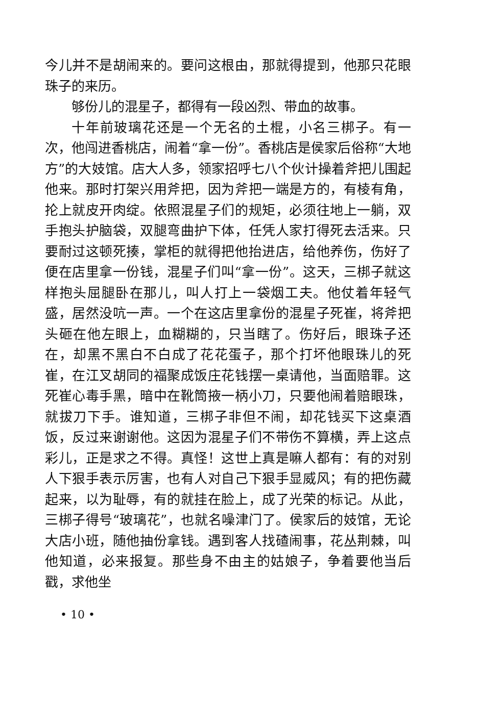今儿并不是胡闹来的。要问这根由，那就得提到，他那只花眼珠子的来历。
够份儿的混星子，都得有一段凶烈、带血的故事。
十年前玻璃花还是一个无名的土棍，小名三梆子。有一次，他闯进香桃店，闹着“拿一份”。香桃店是侯家后俗称“大地方”的大妓馆。店大人多，领家招呼七八个伙计操着斧把儿围起他来。那时打架兴用斧把，因为斧把一端是方的，有棱有角，抡上就皮开肉绽。依照混星子们的规矩，必须往地上一躺，双手抱头护脑袋，双腿弯曲护下体，任凭人家打得死去活来。只要耐过这顿死揍，掌柜的就得把他抬进店，给他养伤，伤好了便在店里拿一份钱，混星子们叫“拿一份”。这天，三梆子就这样抱头屈腿卧在那儿，叫人打上一袋烟工夫。他仗着年轻气盛，居然没吭一声。一个在这店里拿份的混星子死崔，将斧把头砸在他左眼上，血糊糊的，只当瞎了。伤好后，眼珠子还在，却黑不黑白不白成了花花蛋子，那个打坏他眼珠儿的死崔，在江叉胡同的福聚成饭庄花钱摆一桌请他，当面赔罪。这死崔心毒手黑，暗中在靴筒掖一柄小刀，只要他闹着赔眼珠，就拔刀下手。谁知道，三梆子非但不闹，却花钱买下这桌酒饭，反过来谢谢他。这因为混星子们不带伤不算横，弄上这点彩儿，正是求之不得。真怪！这世上真是嘛人都有：有的对别人下狠手表示厉害，也有人对自己下狠手显威风；有的把伤藏起来，以为耻辱，有的就挂在脸上，成了光荣的标记。从此，三梆子得号“玻璃花”，也就名噪津门了。侯家后的妓馆，无论大店小班，随他抽份拿钱。遇到客人找碴闹事，花丛荆棘，叫他知道，必来报复。那些身不由主的姑娘子，争着要他当后戳，求他坐
• 10 •